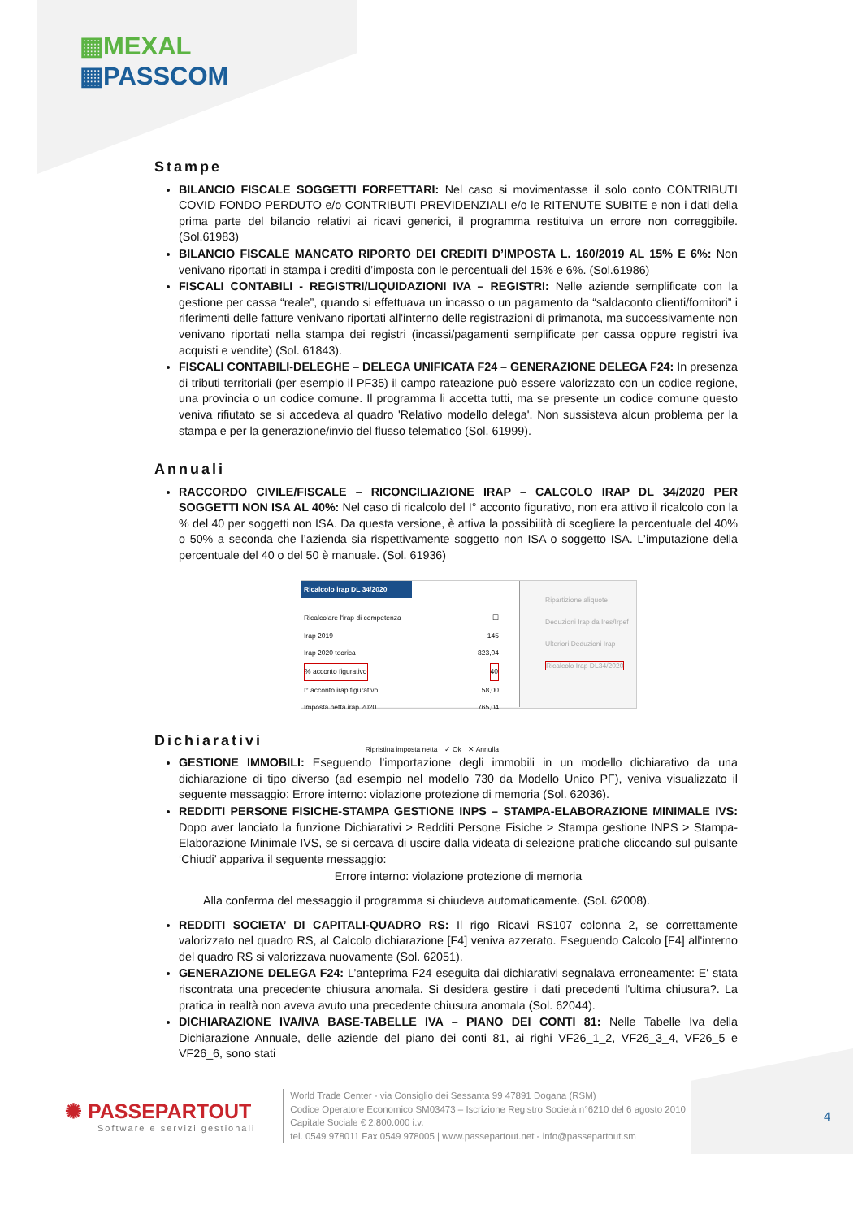▦MEXAL
▦PASSCOM
Stampe
BILANCIO FISCALE SOGGETTI FORFETTARI: Nel caso si movimentasse il solo conto CONTRIBUTI COVID FONDO PERDUTO e/o CONTRIBUTI PREVIDENZIALI e/o le RITENUTE SUBITE e non i dati della prima parte del bilancio relativi ai ricavi generici, il programma restituiva un errore non correggibile. (Sol.61983)
BILANCIO FISCALE MANCATO RIPORTO DEI CREDITI D’IMPOSTA L. 160/2019 AL 15% E 6%: Non venivano riportati in stampa i crediti d’imposta con le percentuali del 15% e 6%. (Sol.61986)
FISCALI CONTABILI - REGISTRI/LIQUIDAZIONI IVA – REGISTRI: Nelle aziende semplificate con la gestione per cassa “reale”, quando si effettuava un incasso o un pagamento da “saldaconto clienti/fornitori” i riferimenti delle fatture venivano riportati all'interno delle registrazioni di primanota, ma successivamente non venivano riportati nella stampa dei registri (incassi/pagamenti semplificate per cassa oppure registri iva acquisti e vendite) (Sol. 61843).
FISCALI CONTABILI-DELEGHE – DELEGA UNIFICATA F24 – GENERAZIONE DELEGA F24: In presenza di tributi territoriali (per esempio il PF35) il campo rateazione può essere valorizzato con un codice regione, una provincia o un codice comune. Il programma li accetta tutti, ma se presente un codice comune questo veniva rifiutato se si accedeva al quadro 'Relativo modello delega'. Non sussisteva alcun problema per la stampa e per la generazione/invio del flusso telematico (Sol. 61999).
Annuali
RACCORDO CIVILE/FISCALE – RICONCILIAZIONE IRAP – CALCOLO IRAP DL 34/2020 PER SOGGETTI NON ISA AL 40%: Nel caso di ricalcolo del I° acconto figurativo, non era attivo il ricalcolo con la % del 40 per soggetti non ISA. Da questa versione, è attiva la possibilità di scegliere la percentuale del 40% o 50% a seconda che l’azienda sia rispettivamente soggetto non ISA o soggetto ISA. L’imputazione della percentuale del 40 o del 50 è manuale. (Sol. 61936)
Ricalcolo irap DL 34/2020
Ricalcolare l'irap di competenza ☐
Irap 2019 145
Irap 2020 teorica 823,04
% acconto figurativo 40
I° acconto irap figurativo 58,00
Imposta netta irap 2020 765,04
Ripristina imposta netta ✓ Ok ✕ Annulla
Ripartizione aliquote
Deduzioni Irap da Ires/Irpef
Ulteriori Deduzioni Irap
Ricalcolo Irap DL34/2020
Dichiarativi
GESTIONE IMMOBILI: Eseguendo l'importazione degli immobili in un modello dichiarativo da una dichiarazione di tipo diverso (ad esempio nel modello 730 da Modello Unico PF), veniva visualizzato il seguente messaggio: Errore interno: violazione protezione di memoria (Sol. 62036).
REDDITI PERSONE FISICHE-STAMPA GESTIONE INPS – STAMPA-ELABORAZIONE MINIMALE IVS: Dopo aver lanciato la funzione Dichiarativi > Redditi Persone Fisiche > Stampa gestione INPS > Stampa-Elaborazione Minimale IVS, se si cercava di uscire dalla videata di selezione pratiche cliccando sul pulsante ‘Chiudi’ appariva il seguente messaggio:
Errore interno: violazione protezione di memoria
Alla conferma del messaggio il programma si chiudeva automaticamente. (Sol. 62008).
REDDITI SOCIETA’ DI CAPITALI-QUADRO RS: Il rigo Ricavi RS107 colonna 2, se correttamente valorizzato nel quadro RS, al Calcolo dichiarazione [F4] veniva azzerato. Eseguendo Calcolo [F4] all'interno del quadro RS si valorizzava nuovamente (Sol. 62051).
GENERAZIONE DELEGA F24: L’anteprima F24 eseguita dai dichiarativi segnalava erroneamente: E' stata riscontrata una precedente chiusura anomala. Si desidera gestire i dati precedenti l'ultima chiusura?. La pratica in realtà non aveva avuto una precedente chiusura anomala (Sol. 62044).
DICHIARAZIONE IVA/IVA BASE-TABELLE IVA – PIANO DEI CONTI 81: Nelle Tabelle Iva della Dichiarazione Annuale, delle aziende del piano dei conti 81, ai righi VF26_1_2, VF26_3_4, VF26_5 e VF26_6, sono stati
✺ PASSEPARTOUT
Software e servizi gestionali
World Trade Center - via Consiglio dei Sessanta 99 47891 Dogana (RSM)
Codice Operatore Economico SM03473 – Iscrizione Registro Società n°6210 del 6 agosto 2010
Capitale Sociale € 2.800.000 i.v.
tel. 0549 978011 Fax 0549 978005 | www.passepartout.net - info@passepartout.sm
4